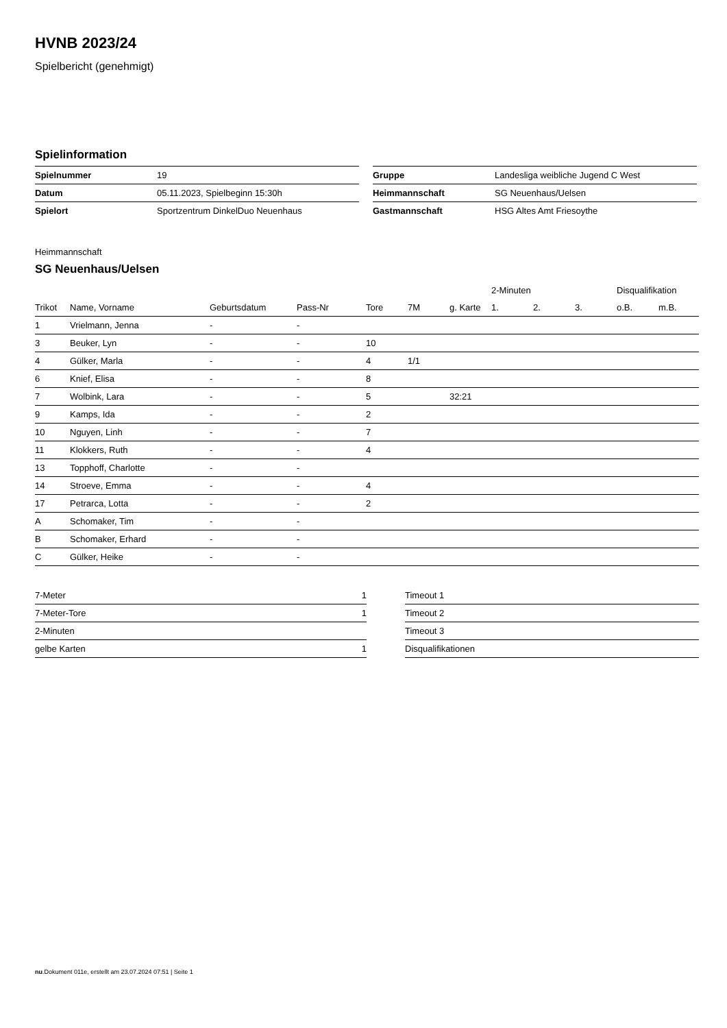HVNB 2023/24
Spielbericht (genehmigt)
Spielinformation
| Spielnummer | 19 |
| Datum | 05.11.2023, Spielbeginn 15:30h |
| Spielort | Sportzentrum DinkelDuo Neuenhaus |
| Gruppe | Landesliga weibliche Jugend C West |
| Heimmannschaft | SG Neuenhaus/Uelsen |
| Gastmannschaft | HSG Altes Amt Friesoythe |
Heimmannschaft
SG Neuenhaus/Uelsen
| | | | | | | | 2-Minuten | | | Disqualifikation | |
| --- | --- | --- | --- | --- | --- | --- | --- | --- | --- | --- | --- |
| Trikot | Name, Vorname | Geburtsdatum | Pass-Nr | Tore | 7M | g. Karte | 1. | 2. | 3. | o.B. | m.B. |
| 1 | Vrielmann, Jenna | - | - | | | | | | | | |
| 3 | Beuker, Lyn | - | - | 10 | | | | | | | |
| 4 | Gülker, Marla | - | - | 4 | 1/1 | | | | | | |
| 6 | Knief, Elisa | - | - | 8 | | | | | | | |
| 7 | Wolbink, Lara | - | - | 5 | | 32:21 | | | | | |
| 9 | Kamps, Ida | - | - | 2 | | | | | | | |
| 10 | Nguyen, Linh | - | - | 7 | | | | | | | |
| 11 | Klokkers, Ruth | - | - | 4 | | | | | | | |
| 13 | Topphoff, Charlotte | - | - | | | | | | | | |
| 14 | Stroeve, Emma | - | - | 4 | | | | | | | |
| 17 | Petrarca, Lotta | - | - | 2 | | | | | | | |
| A | Schomaker, Tim | - | - | | | | | | | | |
| B | Schomaker, Erhard | - | - | | | | | | | | |
| C | Gülker, Heike | - | - | | | | | | | | |
| 7-Meter | 1 |
| 7-Meter-Tore | 1 |
| 2-Minuten | |
| gelbe Karten | 1 |
| Timeout 1 |
| Timeout 2 |
| Timeout 3 |
| Disqualifikationen |
nu.Dokument 011e, erstellt am 23.07.2024 07:51 | Seite 1